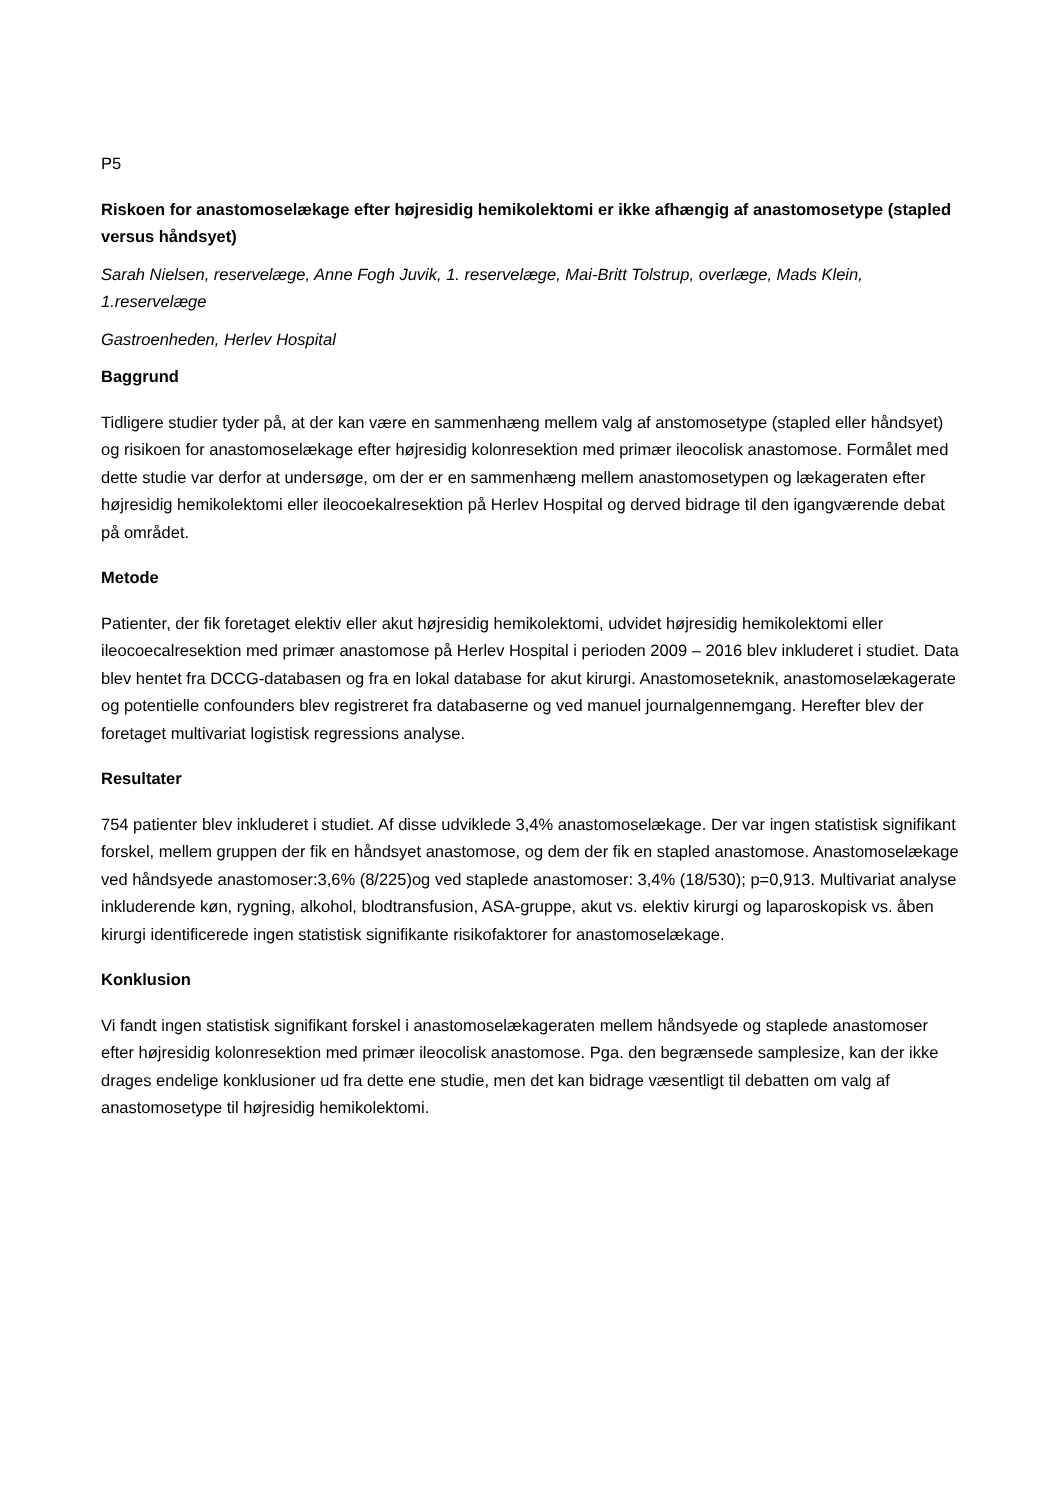P5
Riskoen for anastomoselækage efter højresidig hemikolektomi er ikke afhængig af anastomosetype (stapled versus håndsyet)
Sarah Nielsen, reservelæge, Anne Fogh Juvik, 1. reservelæge, Mai-Britt Tolstrup, overlæge, Mads Klein, 1.reservelæge
Gastroenheden, Herlev Hospital
Baggrund
Tidligere studier tyder på, at der kan være en sammenhæng mellem valg af anstomosetype (stapled eller håndsyet) og risikoen for anastomoselækage efter højresidig kolonresektion med primær ileocolisk anastomose. Formålet med dette studie var derfor at undersøge, om der er en sammenhæng mellem anastomosetypen og lækageraten efter højresidig hemikolektomi eller ileocoekalresektion på Herlev Hospital og derved bidrage til den igangværende debat på området.
Metode
Patienter, der fik foretaget elektiv eller akut højresidig hemikolektomi, udvidet højresidig hemikolektomi eller ileocoecalresektion med primær anastomose på Herlev Hospital i perioden 2009 – 2016 blev inkluderet i studiet. Data blev hentet fra DCCG-databasen og fra en lokal database for akut kirurgi. Anastomoseteknik, anastomoselækagerate og potentielle confounders blev registreret fra databaserne og ved manuel journalgennemgang. Herefter blev der foretaget multivariat logistisk regressions analyse.
Resultater
754 patienter blev inkluderet i studiet. Af disse udviklede 3,4% anastomoselækage. Der var ingen statistisk signifikant forskel, mellem gruppen der fik en håndsyet anastomose, og dem der fik en stapled anastomose. Anastomoselækage ved håndsyede anastomoser:3,6% (8/225)og ved staplede anastomoser: 3,4% (18/530); p=0,913. Multivariat analyse inkluderende køn, rygning, alkohol, blodtransfusion, ASA-gruppe, akut vs. elektiv kirurgi og laparoskopisk vs. åben kirurgi identificerede ingen statistisk signifikante risikofaktorer for anastomoselækage.
Konklusion
Vi fandt ingen statistisk signifikant forskel i anastomoselækageraten mellem håndsyede og staplede anastomoser efter højresidig kolonresektion med primær ileocolisk anastomose. Pga. den begrænsede samplesize, kan der ikke drages endelige konklusioner ud fra dette ene studie, men det kan bidrage væsentligt til debatten om valg af anastomosetype til højresidig hemikolektomi.